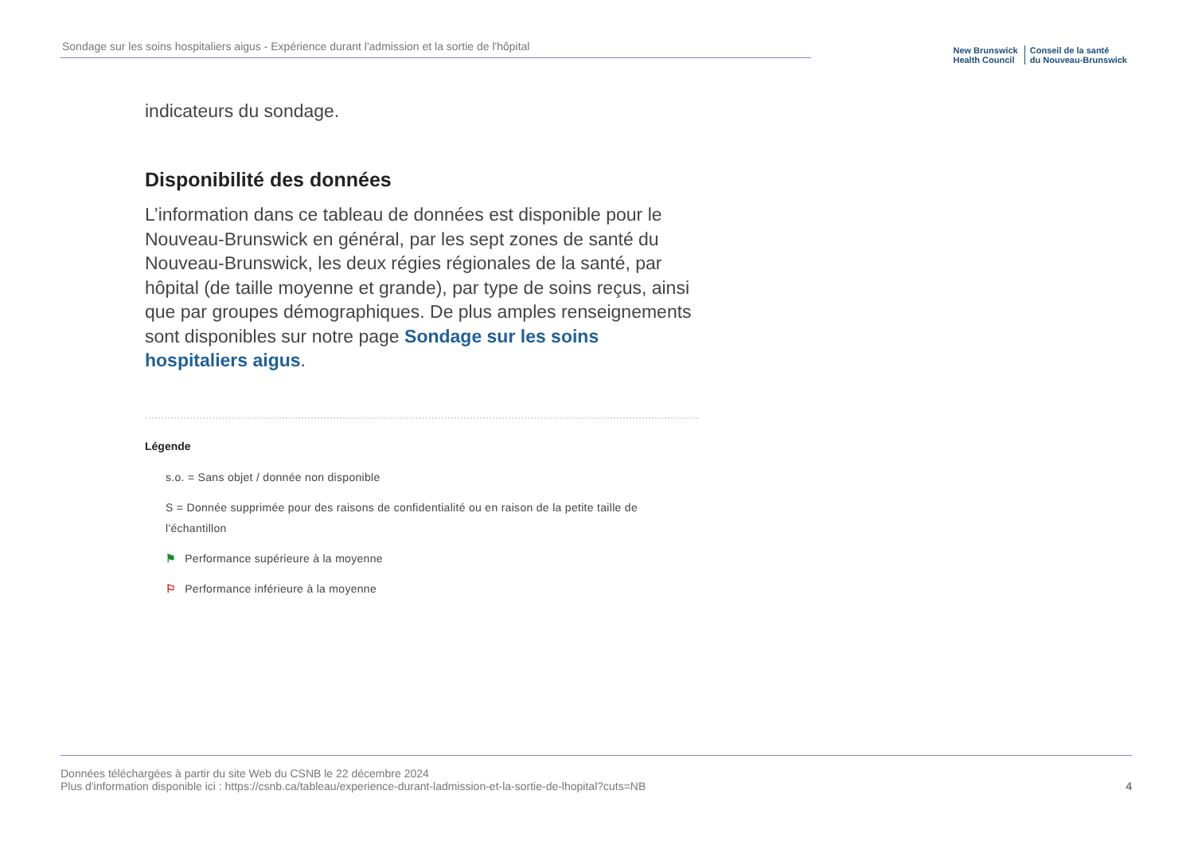Sondage sur les soins hospitaliers aigus - Expérience durant l'admission et la sortie de l'hôpital
New Brunswick
Health Council
Conseil de la santé
du Nouveau-Brunswick
indicateurs du sondage.
Disponibilité des données
L’information dans ce tableau de données est disponible pour le Nouveau-Brunswick en général, par les sept zones de santé du Nouveau-Brunswick, les deux régies régionales de la santé, par hôpital (de taille moyenne et grande), par type de soins reçus, ainsi que par groupes démographiques. De plus amples renseignements sont disponibles sur notre page Sondage sur les soins hospitaliers aigus.
Légende
s.o. = Sans objet / donnée non disponible
S = Donnée supprimée pour des raisons de confidentialité ou en raison de la petite taille de l'échantillon
⚑ Performance supérieure à la moyenne
⚐ Performance inférieure à la moyenne
Données téléchargées à partir du site Web du CSNB le 22 décembre 2024
Plus d'information disponible ici : https://csnb.ca/tableau/experience-durant-ladmission-et-la-sortie-de-lhopital?cuts=NB
4